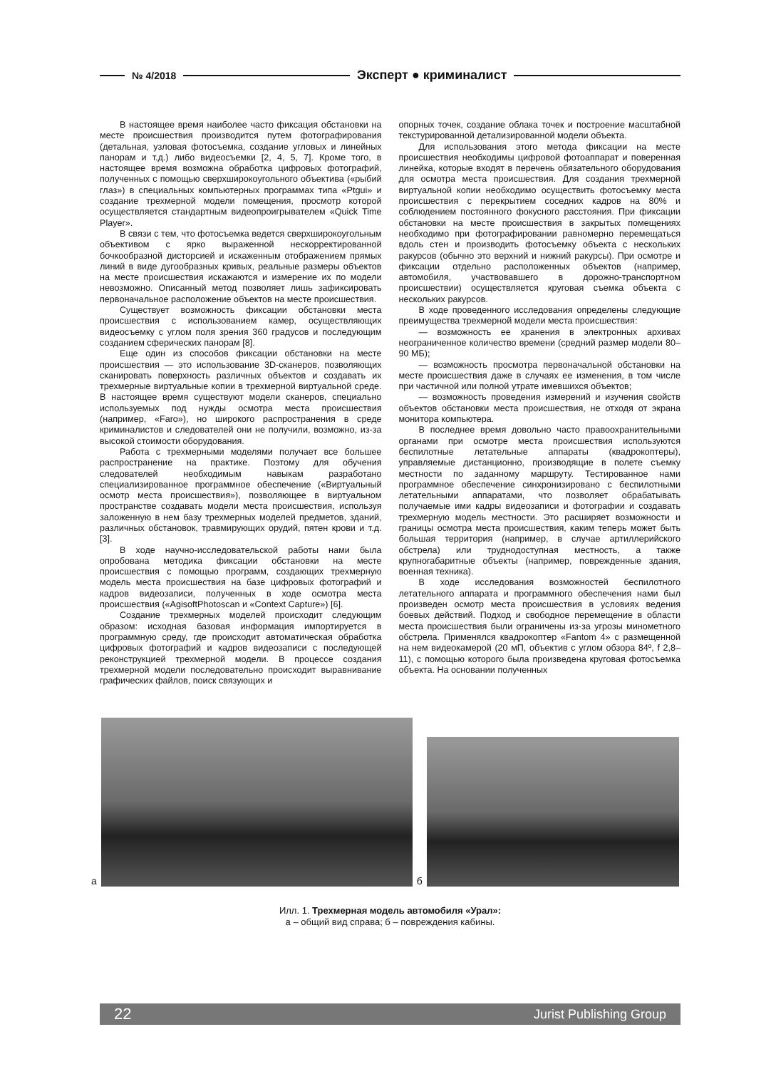№ 4/2018 Эксперт ● криминалист
В настоящее время наиболее часто фиксация обстановки на месте происшествия производится путем фотографирования (детальная, узловая фотосъемка, создание угловых и линейных панорам и т.д.) либо видеосъемки [2, 4, 5, 7]. Кроме того, в настоящее время возможна обработка цифровых фотографий, полученных с помощью сверхширокоугольного объектива («рыбий глаз») в специальных компьютерных программах типа «Ptgui» и создание трехмерной модели помещения, просмотр которой осуществляется стандартным видеопроигрывателем «Quick Time Player».
В связи с тем, что фотосъемка ведется сверхширокоугольным объективом с ярко выраженной нескорректированной бочкообразной дисторсией и искаженным отображением прямых линий в виде дугообразных кривых, реальные размеры объектов на месте происшествия искажаются и измерение их по модели невозможно. Описанный метод позволяет лишь зафиксировать первоначальное расположение объектов на месте происшествия.
Существует возможность фиксации обстановки места происшествия с использованием камер, осуществляющих видеосъемку с углом поля зрения 360 градусов и последующим созданием сферических панорам [8].
Еще один из способов фиксации обстановки на месте происшествия — это использование 3D-сканеров, позволяющих сканировать поверхность различных объектов и создавать их трехмерные виртуальные копии в трехмерной виртуальной среде. В настоящее время существуют модели сканеров, специально используемых под нужды осмотра места происшествия (например, «Faro»), но широкого распространения в среде криминалистов и следователей они не получили, возможно, из-за высокой стоимости оборудования.
Работа с трехмерными моделями получает все большее распространение на практике. Поэтому для обучения следователей необходимым навыкам разработано специализированное программное обеспечение («Виртуальный осмотр места происшествия»), позволяющее в виртуальном пространстве создавать модели места происшествия, используя заложенную в нем базу трехмерных моделей предметов, зданий, различных обстановок, травмирующих орудий, пятен крови и т.д. [3].
В ходе научно-исследовательской работы нами была опробована методика фиксации обстановки на месте происшествия с помощью программ, создающих трехмерную модель места происшествия на базе цифровых фотографий и кадров видеозаписи, полученных в ходе осмотра места происшествия («AgisoftPhotoscan и «Context Capture») [6].
Создание трехмерных моделей происходит следующим образом: исходная базовая информация импортируется в программную среду, где происходит автоматическая обработка цифровых фотографий и кадров видеозаписи с последующей реконструкцией трехмерной модели. В процессе создания трехмерной модели последовательно происходит выравнивание графических файлов, поиск связующих и
опорных точек, создание облака точек и построение масштабной текстурированной детализированной модели объекта.
Для использования этого метода фиксации на месте происшествия необходимы цифровой фотоаппарат и поверенная линейка, которые входят в перечень обязательного оборудования для осмотра места происшествия. Для создания трехмерной виртуальной копии необходимо осуществить фотосъемку места происшествия с перекрытием соседних кадров на 80% и соблюдением постоянного фокусного расстояния. При фиксации обстановки на месте происшествия в закрытых помещениях необходимо при фотографировании равномерно перемещаться вдоль стен и производить фотосъемку объекта с нескольких ракурсов (обычно это верхний и нижний ракурсы). При осмотре и фиксации отдельно расположенных объектов (например, автомобиля, участвовавшего в дорожно-транспортном происшествии) осуществляется круговая съемка объекта с нескольких ракурсов.
В ходе проведенного исследования определены следующие преимущества трехмерной модели места происшествия:
— возможность ее хранения в электронных архивах неограниченное количество времени (средний размер модели 80–90 МБ);
— возможность просмотра первоначальной обстановки на месте происшествия даже в случаях ее изменения, в том числе при частичной или полной утрате имевшихся объектов;
— возможность проведения измерений и изучения свойств объектов обстановки места происшествия, не отходя от экрана монитора компьютера.
В последнее время довольно часто правоохранительными органами при осмотре места происшествия используются беспилотные летательные аппараты (квадрокоптеры), управляемые дистанционно, производящие в полете съемку местности по заданному маршруту. Тестированное нами программное обеспечение синхронизировано с беспилотными летательными аппаратами, что позволяет обрабатывать получаемые ими кадры видеозаписи и фотографии и создавать трехмерную модель местности. Это расширяет возможности и границы осмотра места происшествия, каким теперь может быть большая территория (например, в случае артиллерийского обстрела) или труднодоступная местность, а также крупногабаритные объекты (например, поврежденные здания, военная техника).
В ходе исследования возможностей беспилотного летательного аппарата и программного обеспечения нами был произведен осмотр места происшествия в условиях ведения боевых действий. Подход и свободное перемещение в области места происшествия были ограничены из-за угрозы минометного обстрела. Применялся квадрокоптер «Fantom 4» с размещенной на нем видеокамерой (20 мП, объектив с углом обзора 84º, f 2,8–11), с помощью которого была произведена круговая фотосъемка объекта. На основании полученных
а
б
Илл. 1. Трехмерная модель автомобиля «Урал»:
а – общий вид справа; б – повреждения кабины.
22 Jurist Publishing Group